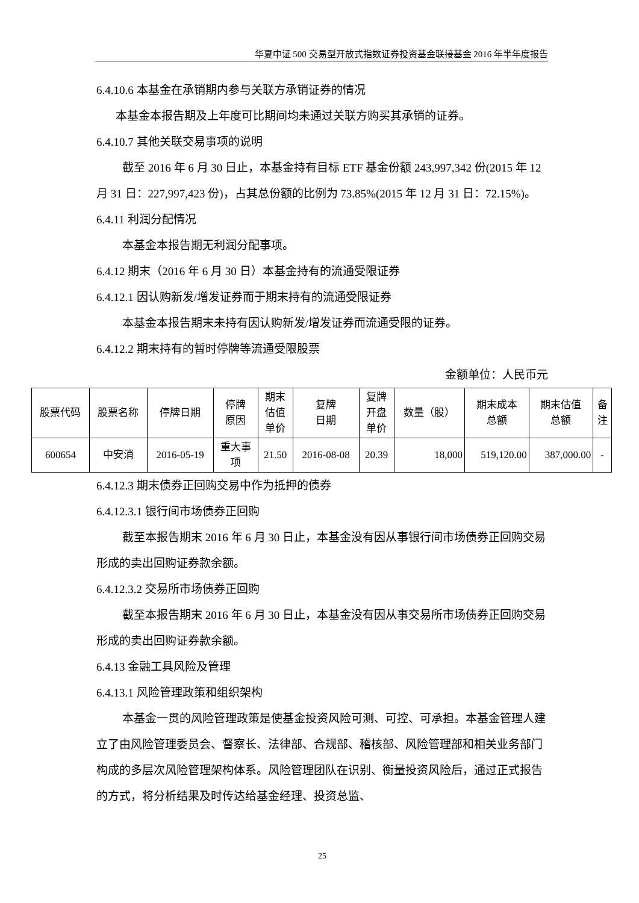华夏中证 500 交易型开放式指数证券投资基金联接基金 2016 年半年度报告
6.4.10.6 本基金在承销期内参与关联方承销证券的情况
本基金本报告期及上年度可比期间均未通过关联方购买其承销的证券。
6.4.10.7 其他关联交易事项的说明
截至 2016 年 6 月 30 日止，本基金持有目标 ETF 基金份额 243,997,342 份(2015 年 12 月 31 日：227,997,423 份)，占其总份额的比例为 73.85%(2015 年 12 月 31 日：72.15%)。
6.4.11 利润分配情况
本基金本报告期无利润分配事项。
6.4.12 期末（2016 年 6 月 30 日）本基金持有的流通受限证券
6.4.12.1 因认购新发/增发证券而于期末持有的流通受限证券
本基金本报告期末未持有因认购新发/增发证券而流通受限的证券。
6.4.12.2 期末持有的暂时停牌等流通受限股票
金额单位：人民币元
| 股票代码 | 股票名称 | 停牌日期 | 停牌 原因 | 期末 估值 单价 | 复牌 日期 | 复牌 开盘 单价 | 数量（股） | 期末成本 总额 | 期末估值 总额 | 备 注 |
| 600654 | 中安消 | 2016-05-19 | 重大事 项 | 21.50 | 2016-08-08 | 20.39 | 18,000 | 519,120.00 | 387,000.00 | - |
6.4.12.3 期末债券正回购交易中作为抵押的债券
6.4.12.3.1 银行间市场债券正回购
截至本报告期末 2016 年 6 月 30 日止，本基金没有因从事银行间市场债券正回购交易形成的卖出回购证券款余额。
6.4.12.3.2 交易所市场债券正回购
截至本报告期末 2016 年 6 月 30 日止，本基金没有因从事交易所市场债券正回购交易形成的卖出回购证券款余额。
6.4.13 金融工具风险及管理
6.4.13.1 风险管理政策和组织架构
本基金一贯的风险管理政策是使基金投资风险可测、可控、可承担。本基金管理人建立了由风险管理委员会、督察长、法律部、合规部、稽核部、风险管理部和相关业务部门构成的多层次风险管理架构体系。风险管理团队在识别、衡量投资风险后，通过正式报告的方式，将分析结果及时传达给基金经理、投资总监、
25